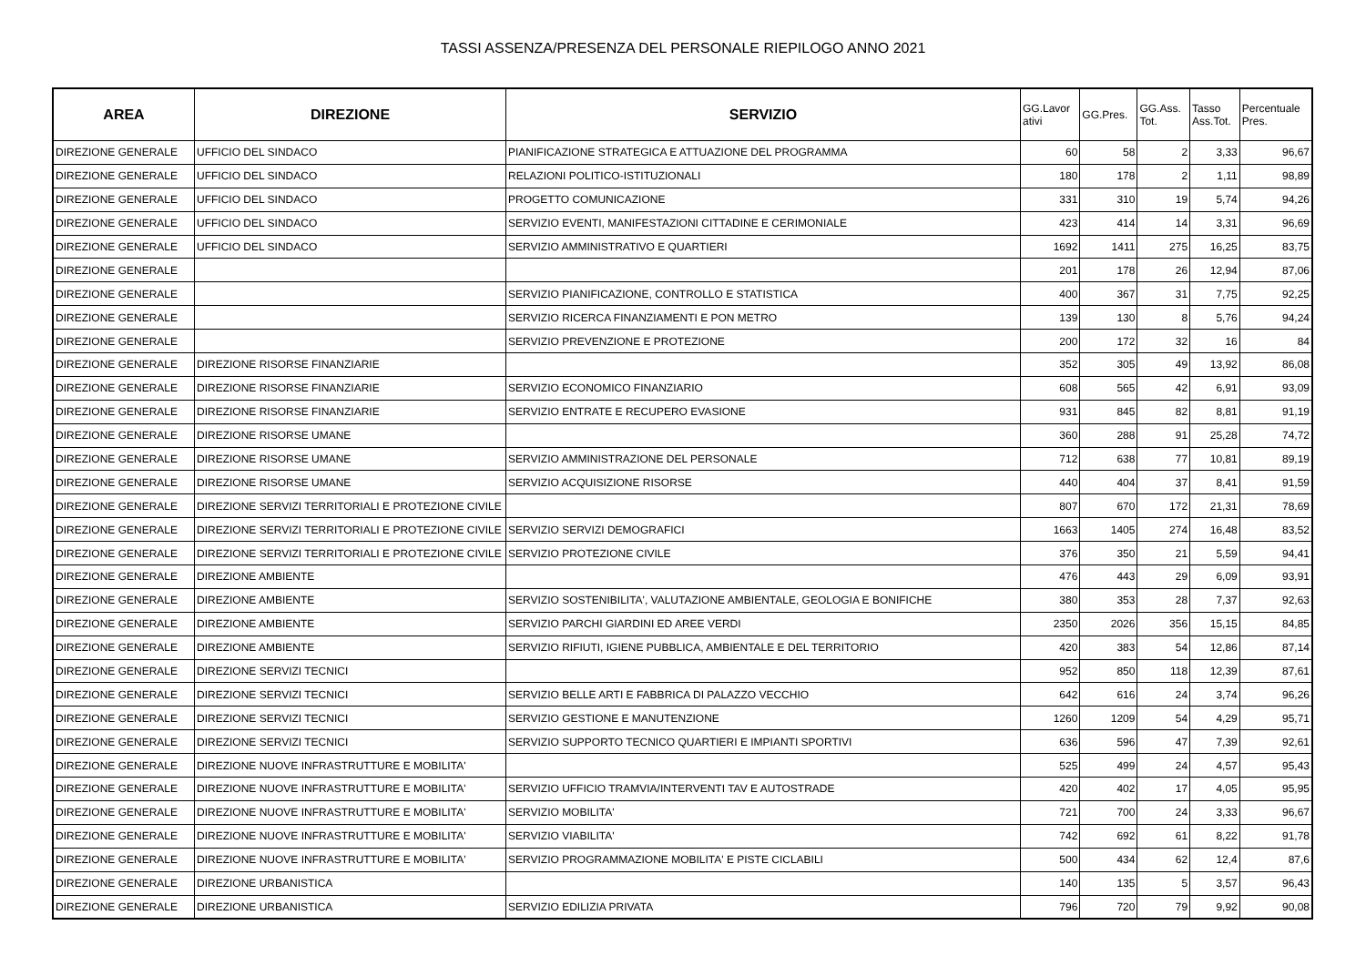TASSI ASSENZA/PRESENZA DEL PERSONALE RIEPILOGO ANNO 2021
| AREA | DIREZIONE | SERVIZIO | GG.Lavor ativi | GG.Pres. | GG.Ass. Tot. | Tasso Ass.Tot. | Percentuale Pres. |
| --- | --- | --- | --- | --- | --- | --- | --- |
| DIREZIONE GENERALE | UFFICIO DEL SINDACO | PIANIFICAZIONE STRATEGICA E ATTUAZIONE DEL PROGRAMMA | 60 | 58 | 2 | 3,33 | 96,67 |
| DIREZIONE GENERALE | UFFICIO DEL SINDACO | RELAZIONI POLITICO-ISTITUZIONALI | 180 | 178 | 2 | 1,11 | 98,89 |
| DIREZIONE GENERALE | UFFICIO DEL SINDACO | PROGETTO COMUNICAZIONE | 331 | 310 | 19 | 5,74 | 94,26 |
| DIREZIONE GENERALE | UFFICIO DEL SINDACO | SERVIZIO EVENTI, MANIFESTAZIONI CITTADINE E CERIMONIALE | 423 | 414 | 14 | 3,31 | 96,69 |
| DIREZIONE GENERALE | UFFICIO DEL SINDACO | SERVIZIO AMMINISTRATIVO E QUARTIERI | 1692 | 1411 | 275 | 16,25 | 83,75 |
| DIREZIONE GENERALE | | | 201 | 178 | 26 | 12,94 | 87,06 |
| DIREZIONE GENERALE | | SERVIZIO PIANIFICAZIONE, CONTROLLO E STATISTICA | 400 | 367 | 31 | 7,75 | 92,25 |
| DIREZIONE GENERALE | | SERVIZIO RICERCA FINANZIAMENTI E PON METRO | 139 | 130 | 8 | 5,76 | 94,24 |
| DIREZIONE GENERALE | | SERVIZIO PREVENZIONE E PROTEZIONE | 200 | 172 | 32 | 16 | 84 |
| DIREZIONE GENERALE | DIREZIONE RISORSE FINANZIARIE | | 352 | 305 | 49 | 13,92 | 86,08 |
| DIREZIONE GENERALE | DIREZIONE RISORSE FINANZIARIE | SERVIZIO ECONOMICO FINANZIARIO | 608 | 565 | 42 | 6,91 | 93,09 |
| DIREZIONE GENERALE | DIREZIONE RISORSE FINANZIARIE | SERVIZIO ENTRATE E RECUPERO EVASIONE | 931 | 845 | 82 | 8,81 | 91,19 |
| DIREZIONE GENERALE | DIREZIONE RISORSE UMANE | | 360 | 288 | 91 | 25,28 | 74,72 |
| DIREZIONE GENERALE | DIREZIONE RISORSE UMANE | SERVIZIO AMMINISTRAZIONE DEL PERSONALE | 712 | 638 | 77 | 10,81 | 89,19 |
| DIREZIONE GENERALE | DIREZIONE RISORSE UMANE | SERVIZIO ACQUISIZIONE RISORSE | 440 | 404 | 37 | 8,41 | 91,59 |
| DIREZIONE GENERALE | DIREZIONE SERVIZI TERRITORIALI E PROTEZIONE CIVILE | | 807 | 670 | 172 | 21,31 | 78,69 |
| DIREZIONE GENERALE | DIREZIONE SERVIZI TERRITORIALI E PROTEZIONE CIVILE | SERVIZIO SERVIZI DEMOGRAFICI | 1663 | 1405 | 274 | 16,48 | 83,52 |
| DIREZIONE GENERALE | DIREZIONE SERVIZI TERRITORIALI E PROTEZIONE CIVILE | SERVIZIO PROTEZIONE CIVILE | 376 | 350 | 21 | 5,59 | 94,41 |
| DIREZIONE GENERALE | DIREZIONE AMBIENTE | | 476 | 443 | 29 | 6,09 | 93,91 |
| DIREZIONE GENERALE | DIREZIONE AMBIENTE | SERVIZIO SOSTENIBILITA', VALUTAZIONE AMBIENTALE, GEOLOGIA E BONIFICHE | 380 | 353 | 28 | 7,37 | 92,63 |
| DIREZIONE GENERALE | DIREZIONE AMBIENTE | SERVIZIO PARCHI GIARDINI ED AREE VERDI | 2350 | 2026 | 356 | 15,15 | 84,85 |
| DIREZIONE GENERALE | DIREZIONE AMBIENTE | SERVIZIO RIFIUTI, IGIENE PUBBLICA, AMBIENTALE E DEL TERRITORIO | 420 | 383 | 54 | 12,86 | 87,14 |
| DIREZIONE GENERALE | DIREZIONE SERVIZI TECNICI | | 952 | 850 | 118 | 12,39 | 87,61 |
| DIREZIONE GENERALE | DIREZIONE SERVIZI TECNICI | SERVIZIO BELLE ARTI E FABBRICA DI PALAZZO VECCHIO | 642 | 616 | 24 | 3,74 | 96,26 |
| DIREZIONE GENERALE | DIREZIONE SERVIZI TECNICI | SERVIZIO GESTIONE E MANUTENZIONE | 1260 | 1209 | 54 | 4,29 | 95,71 |
| DIREZIONE GENERALE | DIREZIONE SERVIZI TECNICI | SERVIZIO SUPPORTO TECNICO QUARTIERI E IMPIANTI SPORTIVI | 636 | 596 | 47 | 7,39 | 92,61 |
| DIREZIONE GENERALE | DIREZIONE NUOVE INFRASTRUTTURE E MOBILITA' | | 525 | 499 | 24 | 4,57 | 95,43 |
| DIREZIONE GENERALE | DIREZIONE NUOVE INFRASTRUTTURE E MOBILITA' | SERVIZIO UFFICIO TRAMVIA/INTERVENTI TAV E AUTOSTRADE | 420 | 402 | 17 | 4,05 | 95,95 |
| DIREZIONE GENERALE | DIREZIONE NUOVE INFRASTRUTTURE E MOBILITA' | SERVIZIO MOBILITA' | 721 | 700 | 24 | 3,33 | 96,67 |
| DIREZIONE GENERALE | DIREZIONE NUOVE INFRASTRUTTURE E MOBILITA' | SERVIZIO VIABILITA' | 742 | 692 | 61 | 8,22 | 91,78 |
| DIREZIONE GENERALE | DIREZIONE NUOVE INFRASTRUTTURE E MOBILITA' | SERVIZIO PROGRAMMAZIONE MOBILITA' E PISTE CICLABILI | 500 | 434 | 62 | 12,4 | 87,6 |
| DIREZIONE GENERALE | DIREZIONE URBANISTICA | | 140 | 135 | 5 | 3,57 | 96,43 |
| DIREZIONE GENERALE | DIREZIONE URBANISTICA | SERVIZIO EDILIZIA PRIVATA | 796 | 720 | 79 | 9,92 | 90,08 |